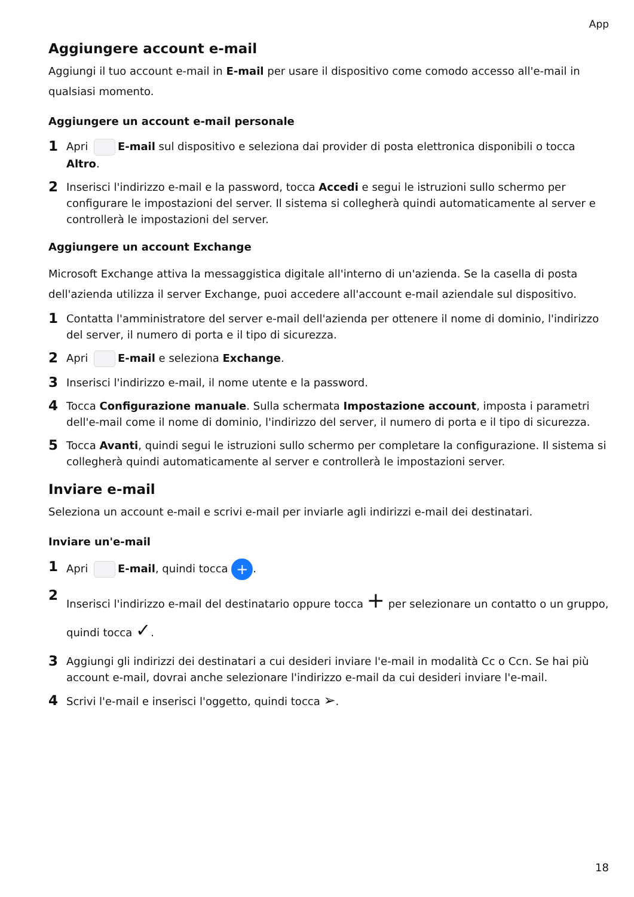App
Aggiungere account e-mail
Aggiungi il tuo account e-mail in E-mail per usare il dispositivo come comodo accesso all'e-mail in qualsiasi momento.
Aggiungere un account e-mail personale
1 Apri E-mail sul dispositivo e seleziona dai provider di posta elettronica disponibili o tocca Altro.
2 Inserisci l'indirizzo e-mail e la password, tocca Accedi e segui le istruzioni sullo schermo per configurare le impostazioni del server. Il sistema si collegherà quindi automaticamente al server e controllerà le impostazioni del server.
Aggiungere un account Exchange
Microsoft Exchange attiva la messaggistica digitale all'interno di un'azienda. Se la casella di posta dell'azienda utilizza il server Exchange, puoi accedere all'account e-mail aziendale sul dispositivo.
1 Contatta l'amministratore del server e-mail dell'azienda per ottenere il nome di dominio, l'indirizzo del server, il numero di porta e il tipo di sicurezza.
2 Apri E-mail e seleziona Exchange.
3 Inserisci l'indirizzo e-mail, il nome utente e la password.
4 Tocca Configurazione manuale. Sulla schermata Impostazione account, imposta i parametri dell'e-mail come il nome di dominio, l'indirizzo del server, il numero di porta e il tipo di sicurezza.
5 Tocca Avanti, quindi segui le istruzioni sullo schermo per completare la configurazione. Il sistema si collegherà quindi automaticamente al server e controllerà le impostazioni server.
Inviare e-mail
Seleziona un account e-mail e scrivi e-mail per inviarle agli indirizzi e-mail dei destinatari.
Inviare un'e-mail
1 Apri E-mail, quindi tocca +.
2 Inserisci l'indirizzo e-mail del destinatario oppure tocca + per selezionare un contatto o un gruppo, quindi tocca ✓.
3 Aggiungi gli indirizzi dei destinatari a cui desideri inviare l'e-mail in modalità Cc o Ccn. Se hai più account e-mail, dovrai anche selezionare l'indirizzo e-mail da cui desideri inviare l'e-mail.
4 Scrivi l'e-mail e inserisci l'oggetto, quindi tocca ➢.
18